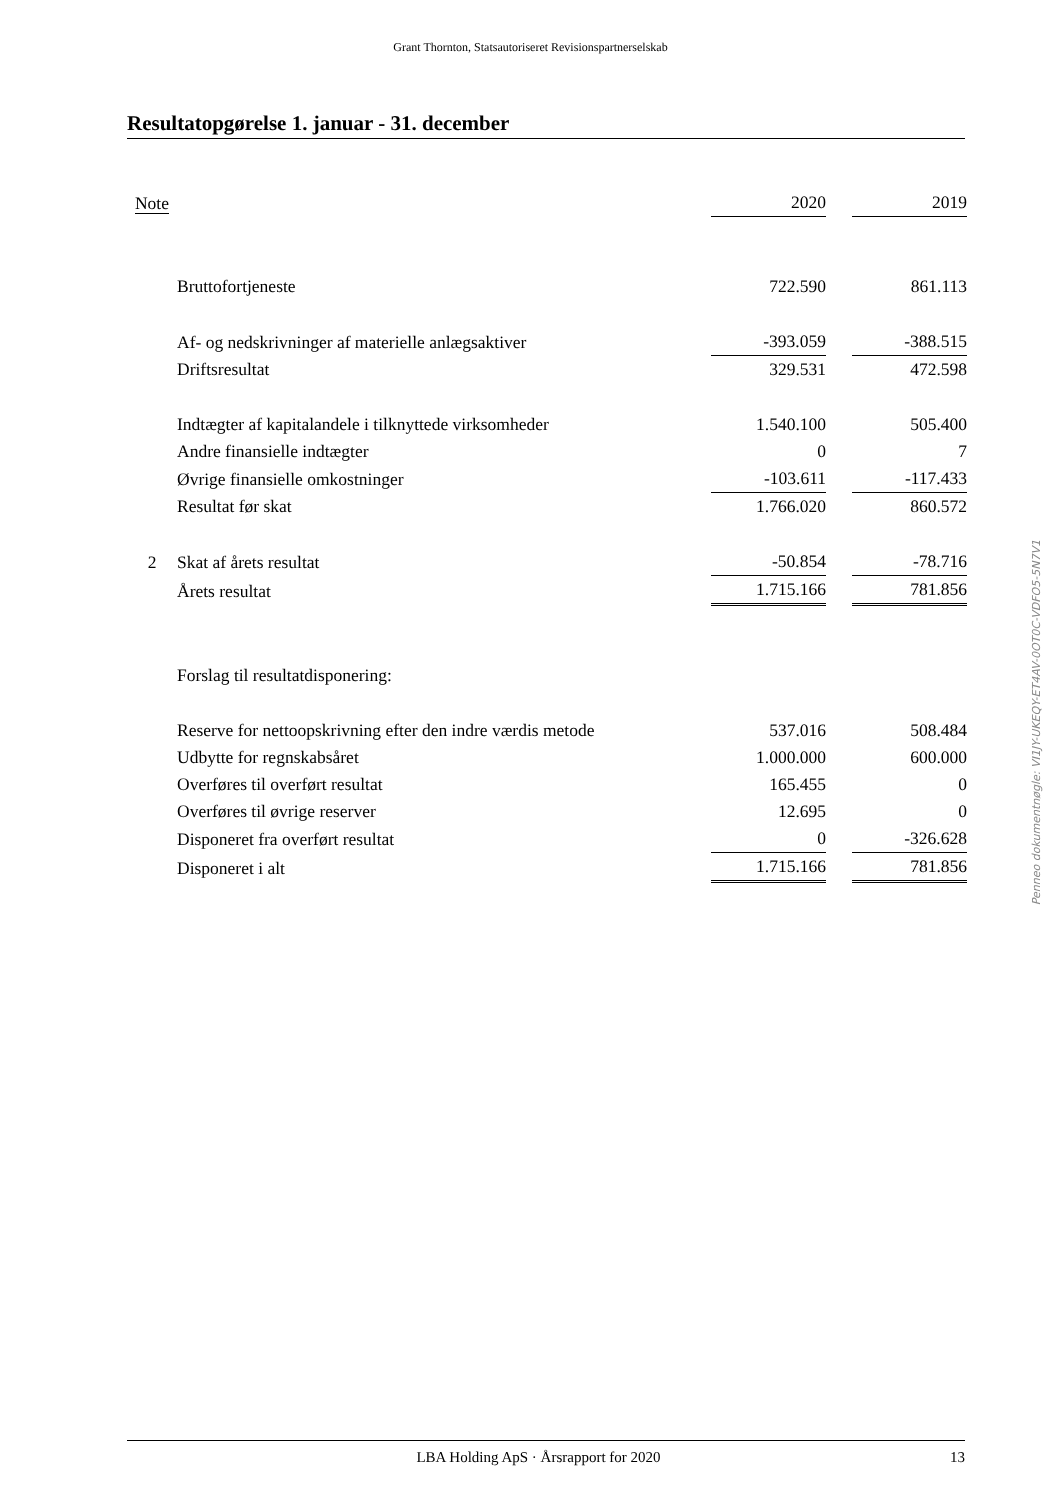Grant Thornton, Statsautoriseret Revisionspartnerselskab
Resultatopgørelse 1. januar - 31. december
| Note | | 2020 | | 2019 |
| --- | --- | --- | --- | --- |
| | Bruttofortjeneste | 722.590 | | 861.113 |
| | Af- og nedskrivninger af materielle anlægsaktiver | -393.059 | | -388.515 |
| | Driftsresultat | 329.531 | | 472.598 |
| | Indtægter af kapitalandele i tilknyttede virksomheder | 1.540.100 | | 505.400 |
| | Andre finansielle indtægter | 0 | | 7 |
| | Øvrige finansielle omkostninger | -103.611 | | -117.433 |
| | Resultat før skat | 1.766.020 | | 860.572 |
| 2 | Skat af årets resultat | -50.854 | | -78.716 |
| | Årets resultat | 1.715.166 | | 781.856 |
| | Forslag til resultatdisponering: | | | |
| | Reserve for nettoopskrivning efter den indre værdis metode | 537.016 | | 508.484 |
| | Udbytte for regnskabsåret | 1.000.000 | | 600.000 |
| | Overføres til overført resultat | 165.455 | | 0 |
| | Overføres til øvrige reserver | 12.695 | | 0 |
| | Disponeret fra overført resultat | 0 | | -326.628 |
| | Disponeret i alt | 1.715.166 | | 781.856 |
Penneo dokumentnøgle: VI1JY-UKEQY-ET4AV-0OT0C-VDFO5-5N7V1
LBA Holding ApS · Årsrapport for 2020 13